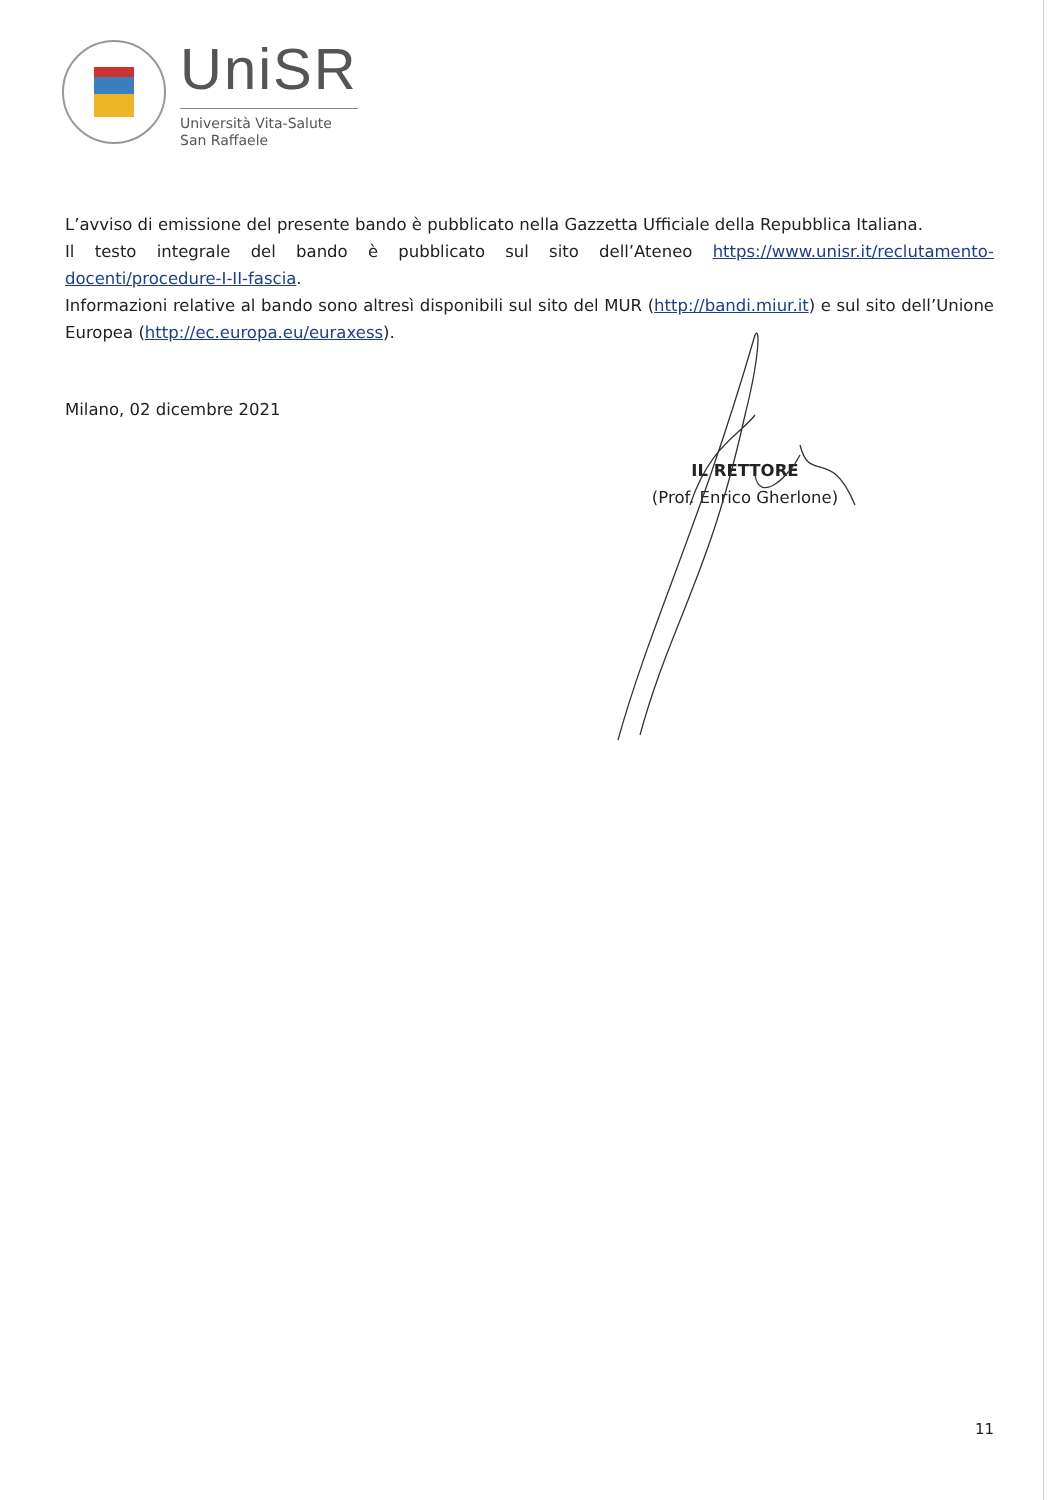UniSR
Università Vita-Salute
San Raffaele
L’avviso di emissione del presente bando è pubblicato nella Gazzetta Ufficiale della Repubblica Italiana.
Il testo integrale del bando è pubblicato sul sito dell’Ateneo https://www.unisr.it/reclutamento-docenti/procedure-I-II-fascia.
Informazioni relative al bando sono altresì disponibili sul sito del MUR (http://bandi.miur.it) e sul sito dell’Unione Europea (http://ec.europa.eu/euraxess).
Milano, 02 dicembre 2021
IL RETTORE
(Prof. Enrico Gherlone)
11